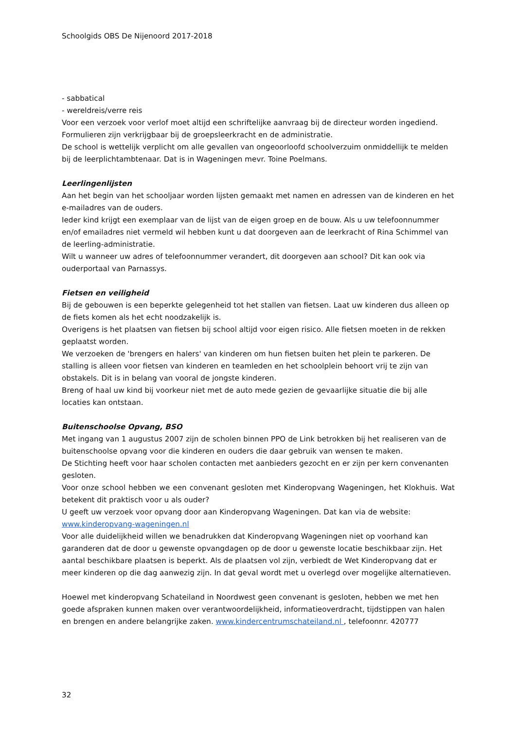Schoolgids OBS De Nijenoord 2017-2018
- sabbatical
- wereldreis/verre reis
Voor een verzoek voor verlof moet altijd een schriftelijke aanvraag bij de directeur worden ingediend. Formulieren zijn verkrijgbaar bij de groepsleerkracht en de administratie.
De school is wettelijk verplicht om alle gevallen van ongeoorloofd schoolverzuim onmiddellijk te melden bij de leerplichtambtenaar. Dat is in Wageningen mevr. Toine Poelmans.
Leerlingenlijsten
Aan het begin van het schooljaar worden lijsten gemaakt met namen en adressen van de kinderen en het e-mailadres van de ouders.
Ieder kind krijgt een exemplaar van de lijst van de eigen groep en de bouw. Als u uw telefoonnummer en/of emailadres niet vermeld wil hebben kunt u dat doorgeven aan de leerkracht of Rina Schimmel van de leerling-administratie.
Wilt u wanneer uw adres of telefoonnummer verandert, dit doorgeven aan school? Dit kan ook via ouderportaal van Parnassys.
Fietsen en veiligheid
Bij de gebouwen is een beperkte gelegenheid tot het stallen van fietsen. Laat uw kinderen dus alleen op de fiets komen als het echt noodzakelijk is.
Overigens is het plaatsen van fietsen bij school altijd voor eigen risico. Alle fietsen moeten in de rekken geplaatst worden.
We verzoeken de 'brengers en halers' van kinderen om hun fietsen buiten het plein te parkeren. De stalling is alleen voor fietsen van kinderen en teamleden en het schoolplein behoort vrij te zijn van obstakels. Dit is in belang van vooral de jongste kinderen.
Breng of haal uw kind bij voorkeur niet met de auto mede gezien de gevaarlijke situatie die bij alle locaties kan ontstaan.
Buitenschoolse Opvang, BSO
Met ingang van 1 augustus 2007 zijn de scholen binnen PPO de Link betrokken bij het realiseren van de buitenschoolse opvang voor die kinderen en ouders die daar gebruik van wensen te maken.
De Stichting heeft voor haar scholen contacten met aanbieders gezocht en er zijn per kern convenanten gesloten.
Voor onze school hebben we een convenant gesloten met Kinderopvang Wageningen, het Klokhuis. Wat betekent dit praktisch voor u als ouder?
U geeft uw verzoek voor opvang door aan Kinderopvang Wageningen. Dat kan via de website: www.kinderopvang-wageningen.nl
Voor alle duidelijkheid willen we benadrukken dat Kinderopvang Wageningen niet op voorhand kan garanderen dat de door u gewenste opvangdagen op de door u gewenste locatie beschikbaar zijn. Het aantal beschikbare plaatsen is beperkt. Als de plaatsen vol zijn, verbiedt de Wet Kinderopvang dat er meer kinderen op die dag aanwezig zijn. In dat geval wordt met u overlegd over mogelijke alternatieven.
Hoewel met kinderopvang Schateiland in Noordwest geen convenant is gesloten, hebben we met hen goede afspraken kunnen maken over verantwoordelijkheid, informatieoverdracht, tijdstippen van halen en brengen en andere belangrijke zaken. www.kindercentrumschateiland.nl , telefoonnr. 420777
32